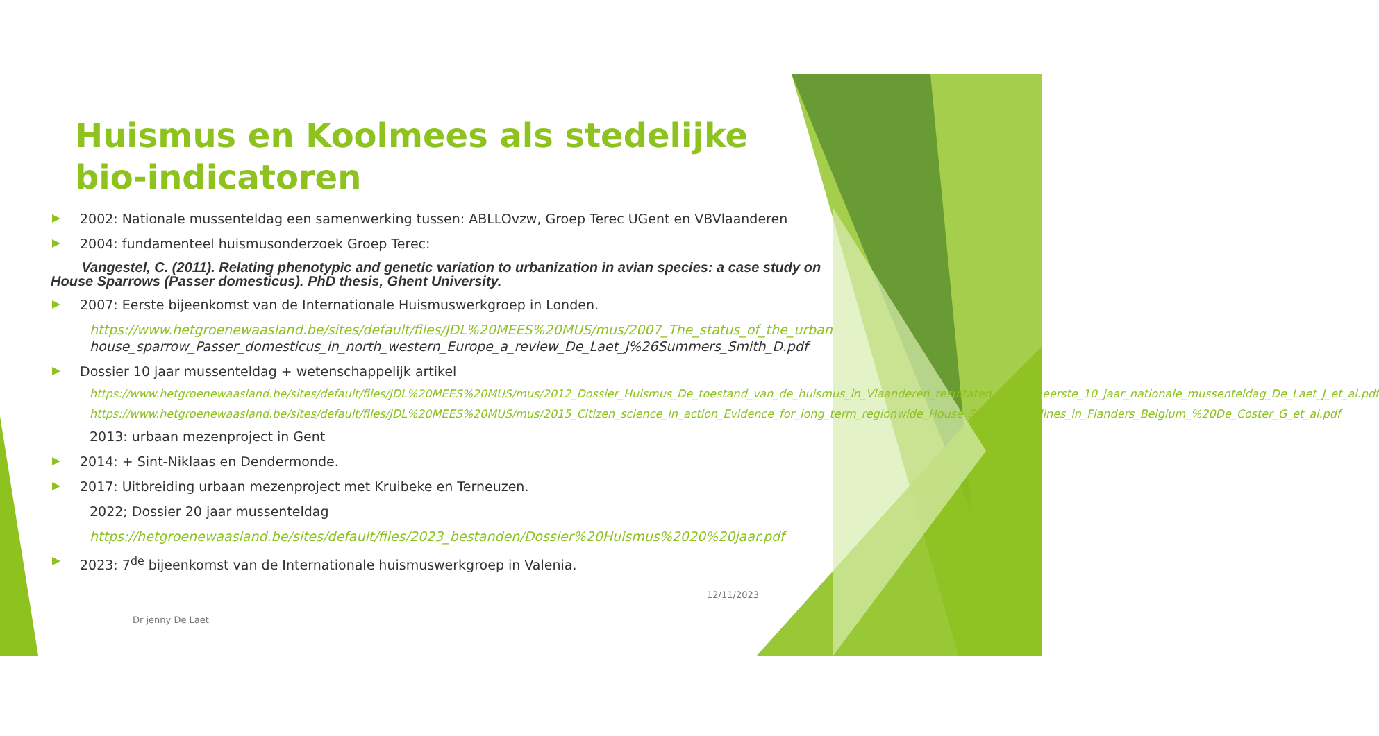Huismus en Koolmees als stedelijke bio-indicatoren
2002: Nationale mussenteldag een samenwerking tussen: ABLLOvzw, Groep Terec UGent en VBVlaanderen
2004: fundamenteel huismusonderzoek Groep Terec:
Vangestel, C. (2011). Relating phenotypic and genetic variation to urbanization in avian species: a case study on House Sparrows (Passer domesticus). PhD thesis, Ghent University.
2007: Eerste bijeenkomst van de Internationale Huismuswerkgroep in Londen.
https://www.hetgroenewaasland.be/sites/default/files/JDL%20MEES%20MUS/mus/2007_The_status_of_the_urban house_sparrow_Passer_domesticus_in_north_western_Europe_a_review_De_Laet_J%26Summers_Smith_D.pdf
Dossier 10 jaar mussenteldag + wetenschappelijk artikel
https://www.hetgroenewaasland.be/sites/default/files/JDL%20MEES%20MUS/mus/2012_Dossier_Huismus_De_toestand_van_de_huismus_in_Vlaanderen_resultaten_van_de_eerste_10_jaar_nationale_mussenteldag_De_Laet_J_et_al.pdf
https://www.hetgroenewaasland.be/sites/default/files/JDL%20MEES%20MUS/mus/2015_Citizen_science_in_action_Evidence_for_long_term_regionwide_House_Sparrow_declines_in_Flanders_Belgium_%20De_Coster_G_et_al.pdf
2013: urbaan mezenproject in Gent
2014: + Sint-Niklaas en Dendermonde.
2017: Uitbreiding urbaan mezenproject met Kruibeke en Terneuzen.
2022; Dossier 20 jaar mussenteldag
https://hetgroenewaasland.be/sites/default/files/2023_bestanden/Dossier%20Huismus%2020%20jaar.pdf
2023: 7<sup>de</sup> bijeenkomst van de Internationale huismuswerkgroep in Valenia.
12/11/2023
Dr jenny De Laet